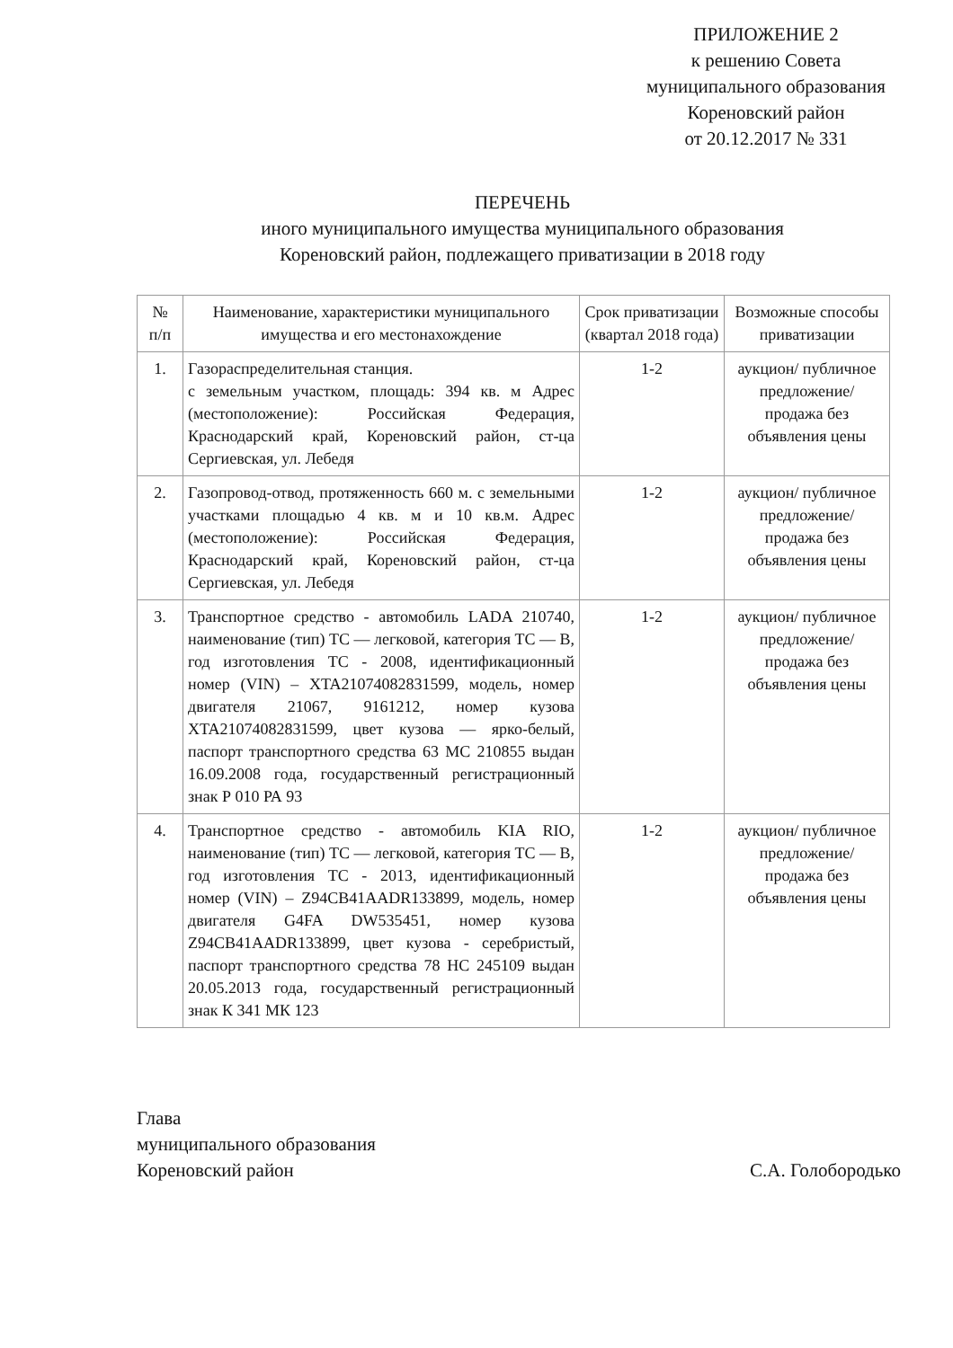ПРИЛОЖЕНИЕ 2
к решению Совета
муниципального образования
Кореновский район
от 20.12.2017 № 331
ПЕРЕЧЕНЬ
иного муниципального имущества муниципального образования
Кореновский район, подлежащего приватизации в 2018 году
| № п/п | Наименование, характеристики муниципального имущества и его местонахождение | Срок приватизации (квартал 2018 года) | Возможные способы приватизации |
| --- | --- | --- | --- |
| 1. | Газораспределительная станция. с земельным участком, площадь: 394 кв. м Адрес (местоположение): Российская Федерация, Краснодарский край, Кореновский район, ст-ца Сергиевская, ул. Лебедя | 1-2 | аукцион/ публичное предложение/ продажа без объявления цены |
| 2. | Газопровод-отвод, протяженность 660 м. с земельными участками площадью 4 кв. м и 10 кв.м. Адрес (местоположение): Российская Федерация, Краснодарский край, Кореновский район, ст-ца Сергиевская, ул. Лебедя | 1-2 | аукцион/ публичное предложение/ продажа без объявления цены |
| 3. | Транспортное средство - автомобиль LADA 210740, наименование (тип) ТС — легковой, категория ТС — В, год изготовления ТС - 2008, идентификационный номер (VIN) – XTA21074082831599, модель, номер двигателя 21067, 9161212, номер кузова XTA21074082831599, цвет кузова — ярко-белый, паспорт транспортного средства 63 МС 210855 выдан 16.09.2008 года, государственный регистрационный знак Р 010 РА 93 | 1-2 | аукцион/ публичное предложение/ продажа без объявления цены |
| 4. | Транспортное средство - автомобиль KIA RIO, наименование (тип) ТС — легковой, категория ТС — В, год изготовления ТС - 2013, идентификационный номер (VIN) – Z94CB41AADR133899, модель, номер двигателя G4FA DW535451, номер кузова Z94CB41AADR133899, цвет кузова - серебристый, паспорт транспортного средства 78 НС 245109 выдан 20.05.2013 года, государственный регистрационный знак К 341 МК 123 | 1-2 | аукцион/ публичное предложение/ продажа без объявления цены |
Глава
муниципального образования
Кореновский район
С.А. Голобородько